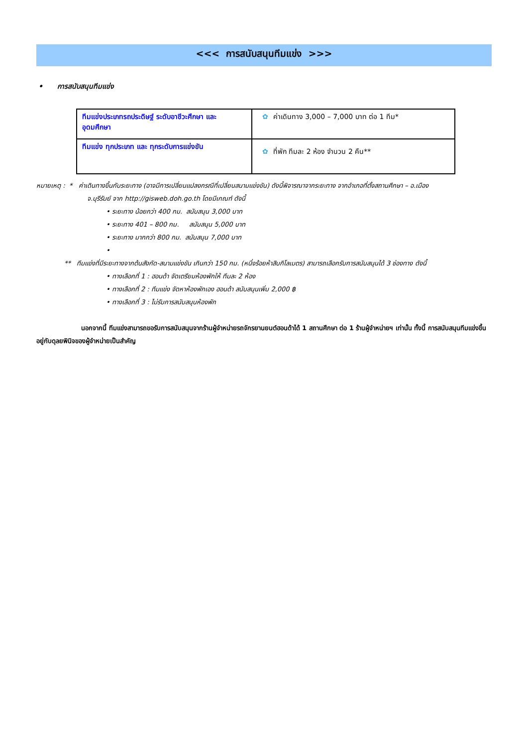<<< การสนับสนุนทีมแข่ง >>>
• การสนับสนุนทีมแข่ง
| ทีมแข่งประเภทรถประดิษฐ์ ระดับอาชีวะศึกษา และ อุดมศึกษา | ✿ ค่าเดินทาง 3,000 – 7,000 บาท ต่อ 1 ทีม* |
| ทีมแข่ง ทุกประเภท และ ทุกระดับการแข่งขัน | ✿ ที่พัก ทีมละ 2 ห้อง จำนวน 2 คืน** |
หมายเหตุ : * ค่าเดินทางขึ้นกับระยะทาง (อาจมีการเปลี่ยนแปลงกรณีที่เปลี่ยนสนามแข่งขัน) ดังนี้พิจารณาจากระยะทาง จากอำเภอที่ตั้งสถานศึกษา – อ.เมือง
จ.บุรีรัมย์ จาก http://gisweb.doh.go.th โดยมีเกณฑ์ ดังนี้
• ระยะทาง น้อยกว่า 400 กม. สนับสนุน 3,000 บาท
• ระยะทาง 401 – 800 กม. สนับสนุน 5,000 บาท
• ระยะทาง มากกว่า 800 กม. สนับสนุน 7,000 บาท
•
** ทีมแข่งที่มีระยะทางจากต้นสังกัด-สนามแข่งขัน เกินกว่า 150 กม. (หนึ่งร้อยห้าสิบกิโลเมตร) สามารถเลือกรับการสนับสนุนได้ 3 ช่องทาง ดังนี้
• ทางเลือกที่ 1 : ฮอนด้า จัดเตรียมห้องพักให้ ทีมละ 2 ห้อง
• ทางเลือกที่ 2 : ทีมแข่ง จัดหาห้องพักเอง ฮอนด้า สนับสนุนเพิ่ม 2,000 ฿
• ทางเลือกที่ 3 : ไม่รับการสนับสนุนห้องพัก
นอกจากนี้ ทีมแข่งสามารถขอรับการสนับสนุนจากร้านผู้จำหน่ายรถจักรยานยนต์ฮอนด้าได้ 1 สถานศึกษา ต่อ 1 ร้านผู้จำหน่ายฯ เท่านั้น ทั้งนี้ การสนับสนุนทีมแข่งขึ้นอยู่กับดุลยพินิจของผู้จำหน่ายเป็นสำคัญ